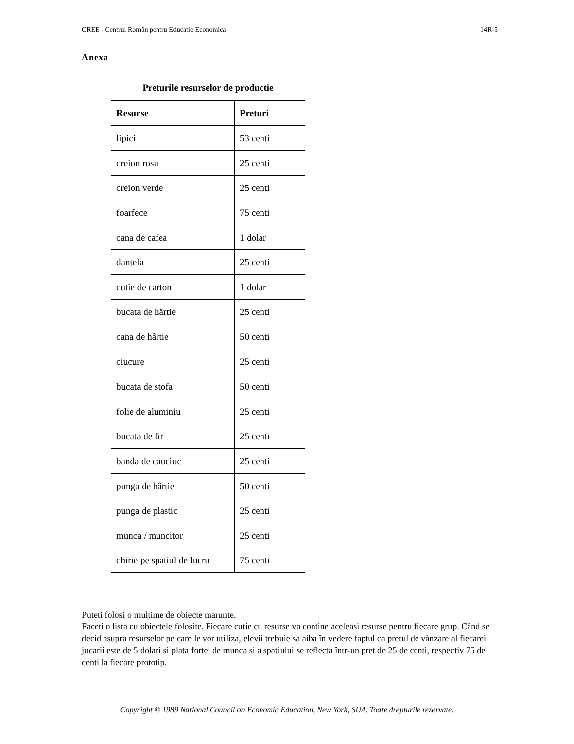CREE - Centrul Român pentru Educatie Economica 14R-5
Anexa
| Preturile resurselor de productie | |
| --- | --- |
| Resurse | Preturi |
| lipici | 53 centi |
| creion rosu | 25 centi |
| creion verde | 25 centi |
| foarfece | 75 centi |
| cana de cafea | 1 dolar |
| dantela | 25 centi |
| cutie de carton | 1 dolar |
| bucata de hârtie | 25 centi |
| cana de hârtie ciucure | 50 centi 25 centi |
| bucata de stofa | 50 centi |
| folie de aluminiu | 25 centi |
| bucata de fir | 25 centi |
| banda de cauciuc | 25 centi |
| punga de hârtie | 50 centi |
| punga de plastic | 25 centi |
| munca / muncitor | 25 centi |
| chirie pe spatiul de lucru | 75 centi |
Puteti folosi o multime de obiecte marunte.
Faceti o lista cu obiectele folosite. Fiecare cutie cu resurse va contine aceleasi resurse pentru fiecare grup. Când se decid asupra resurselor pe care le vor utiliza, elevii trebuie sa aiba în vedere faptul ca pretul de vânzare al fiecarei jucarii este de 5 dolari si plata fortei de munca si a spatiului se reflecta într-un pret de 25 de centi, respectiv 75 de centi la fiecare prototip.
Copyright © 1989 National Council on Economic Education, New York, SUA. Toate drepturile rezervate.